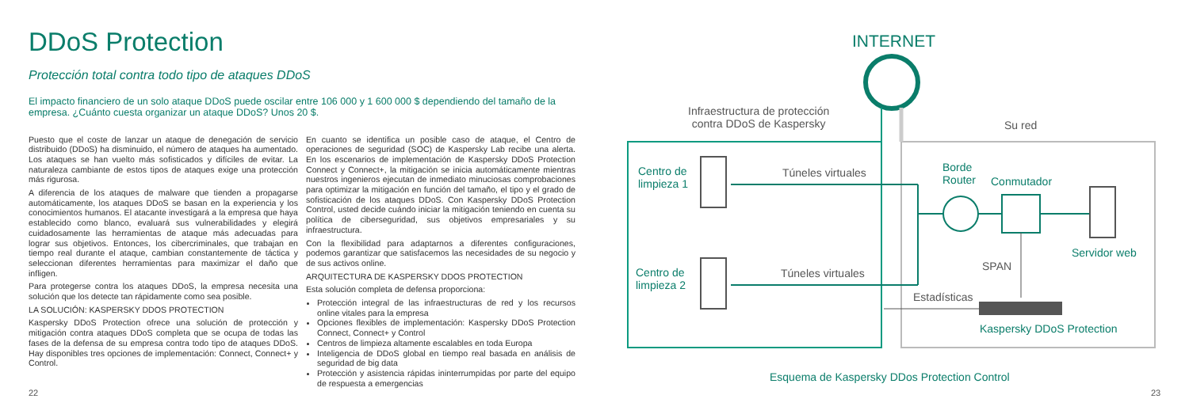DDoS Protection
Protección total contra todo tipo de ataques DDoS
El impacto financiero de un solo ataque DDoS puede oscilar entre 106 000 y 1 600 000 $ dependiendo del tamaño de la empresa. ¿Cuánto cuesta organizar un ataque DDoS? Unos 20 $.
Puesto que el coste de lanzar un ataque de denegación de servicio distribuido (DDoS) ha disminuido, el número de ataques ha aumentado. Los ataques se han vuelto más sofisticados y difíciles de evitar. La naturaleza cambiante de estos tipos de ataques exige una protección más rigurosa.
A diferencia de los ataques de malware que tienden a propagarse automáticamente, los ataques DDoS se basan en la experiencia y los conocimientos humanos. El atacante investigará a la empresa que haya establecido como blanco, evaluará sus vulnerabilidades y elegirá cuidadosamente las herramientas de ataque más adecuadas para lograr sus objetivos. Entonces, los cibercriminales, que trabajan en tiempo real durante el ataque, cambian constantemente de táctica y seleccionan diferentes herramientas para maximizar el daño que infligen.
Para protegerse contra los ataques DDoS, la empresa necesita una solución que los detecte tan rápidamente como sea posible.
LA SOLUCIÓN: KASPERSKY DDOS PROTECTION
Kaspersky DDoS Protection ofrece una solución de protección y mitigación contra ataques DDoS completa que se ocupa de todas las fases de la defensa de su empresa contra todo tipo de ataques DDoS. Hay disponibles tres opciones de implementación: Connect, Connect+ y Control.
En cuanto se identifica un posible caso de ataque, el Centro de operaciones de seguridad (SOC) de Kaspersky Lab recibe una alerta. En los escenarios de implementación de Kaspersky DDoS Protection Connect y Connect+, la mitigación se inicia automáticamente mientras nuestros ingenieros ejecutan de inmediato minuciosas comprobaciones para optimizar la mitigación en función del tamaño, el tipo y el grado de sofisticación de los ataques DDoS. Con Kaspersky DDoS Protection Control, usted decide cuándo iniciar la mitigación teniendo en cuenta su política de ciberseguridad, sus objetivos empresariales y su infraestructura.
Con la flexibilidad para adaptarnos a diferentes configuraciones, podemos garantizar que satisfacemos las necesidades de su negocio y de sus activos online.
ARQUITECTURA DE KASPERSKY DDOS PROTECTION
Esta solución completa de defensa proporciona:
Protección integral de las infraestructuras de red y los recursos online vitales para la empresa
Opciones flexibles de implementación: Kaspersky DDoS Protection Connect, Connect+ y Control
Centros de limpieza altamente escalables en toda Europa
Inteligencia de DDoS global en tiempo real basada en análisis de seguridad de big data
Protección y asistencia rápidas ininterrumpidas por parte del equipo de respuesta a emergencias
22 23
INTERNET
Infraestructura de protección
contra DDoS de Kaspersky
Su red
Centro de
limpieza 1
Túneles virtuales
Centro de
limpieza 2
Túneles virtuales
Borde
Router
Conmutador
Servidor web
SPAN
Estadísticas
Kaspersky DDoS Protection
Esquema de Kaspersky DDos Protection Control